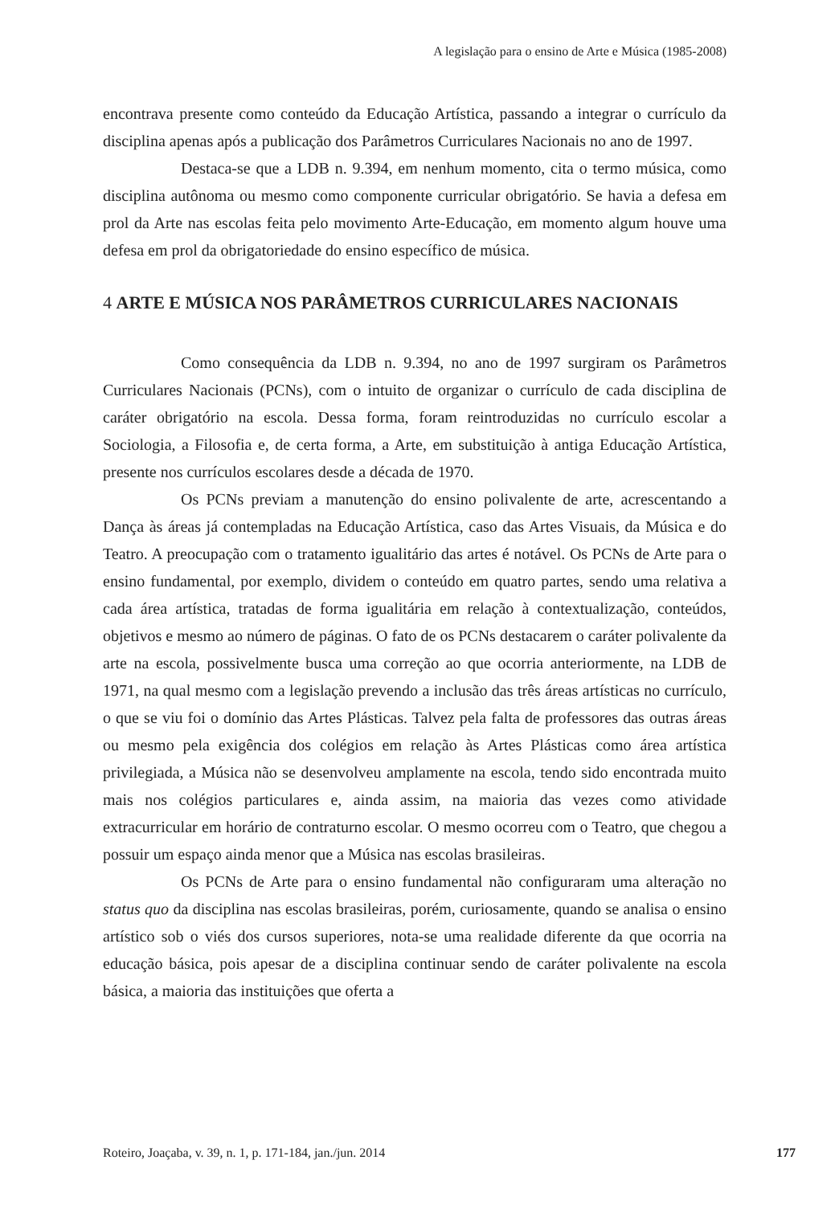A legislação para o ensino de Arte e Música (1985-2008)
encontrava presente como conteúdo da Educação Artística, passando a integrar o currículo da disciplina apenas após a publicação dos Parâmetros Curriculares Nacionais no ano de 1997.
Destaca-se que a LDB n. 9.394, em nenhum momento, cita o termo música, como disciplina autônoma ou mesmo como componente curricular obrigatório. Se havia a defesa em prol da Arte nas escolas feita pelo movimento Arte-Educação, em momento algum houve uma defesa em prol da obrigatoriedade do ensino específico de música.
4 ARTE E MÚSICA NOS PARÂMETROS CURRICULARES NACIONAIS
Como consequência da LDB n. 9.394, no ano de 1997 surgiram os Parâmetros Curriculares Nacionais (PCNs), com o intuito de organizar o currículo de cada disciplina de caráter obrigatório na escola. Dessa forma, foram reintroduzidas no currículo escolar a Sociologia, a Filosofia e, de certa forma, a Arte, em substituição à antiga Educação Artística, presente nos currículos escolares desde a década de 1970.
Os PCNs previam a manutenção do ensino polivalente de arte, acrescentando a Dança às áreas já contempladas na Educação Artística, caso das Artes Visuais, da Música e do Teatro. A preocupação com o tratamento igualitário das artes é notável. Os PCNs de Arte para o ensino fundamental, por exemplo, dividem o conteúdo em quatro partes, sendo uma relativa a cada área artística, tratadas de forma igualitária em relação à contextualização, conteúdos, objetivos e mesmo ao número de páginas. O fato de os PCNs destacarem o caráter polivalente da arte na escola, possivelmente busca uma correção ao que ocorria anteriormente, na LDB de 1971, na qual mesmo com a legislação prevendo a inclusão das três áreas artísticas no currículo, o que se viu foi o domínio das Artes Plásticas. Talvez pela falta de professores das outras áreas ou mesmo pela exigência dos colégios em relação às Artes Plásticas como área artística privilegiada, a Música não se desenvolveu amplamente na escola, tendo sido encontrada muito mais nos colégios particulares e, ainda assim, na maioria das vezes como atividade extracurricular em horário de contraturno escolar. O mesmo ocorreu com o Teatro, que chegou a possuir um espaço ainda menor que a Música nas escolas brasileiras.
Os PCNs de Arte para o ensino fundamental não configuraram uma alteração no status quo da disciplina nas escolas brasileiras, porém, curiosamente, quando se analisa o ensino artístico sob o viés dos cursos superiores, nota-se uma realidade diferente da que ocorria na educação básica, pois apesar de a disciplina continuar sendo de caráter polivalente na escola básica, a maioria das instituições que oferta a
Roteiro, Joaçaba, v. 39, n. 1, p. 171-184, jan./jun. 2014 177